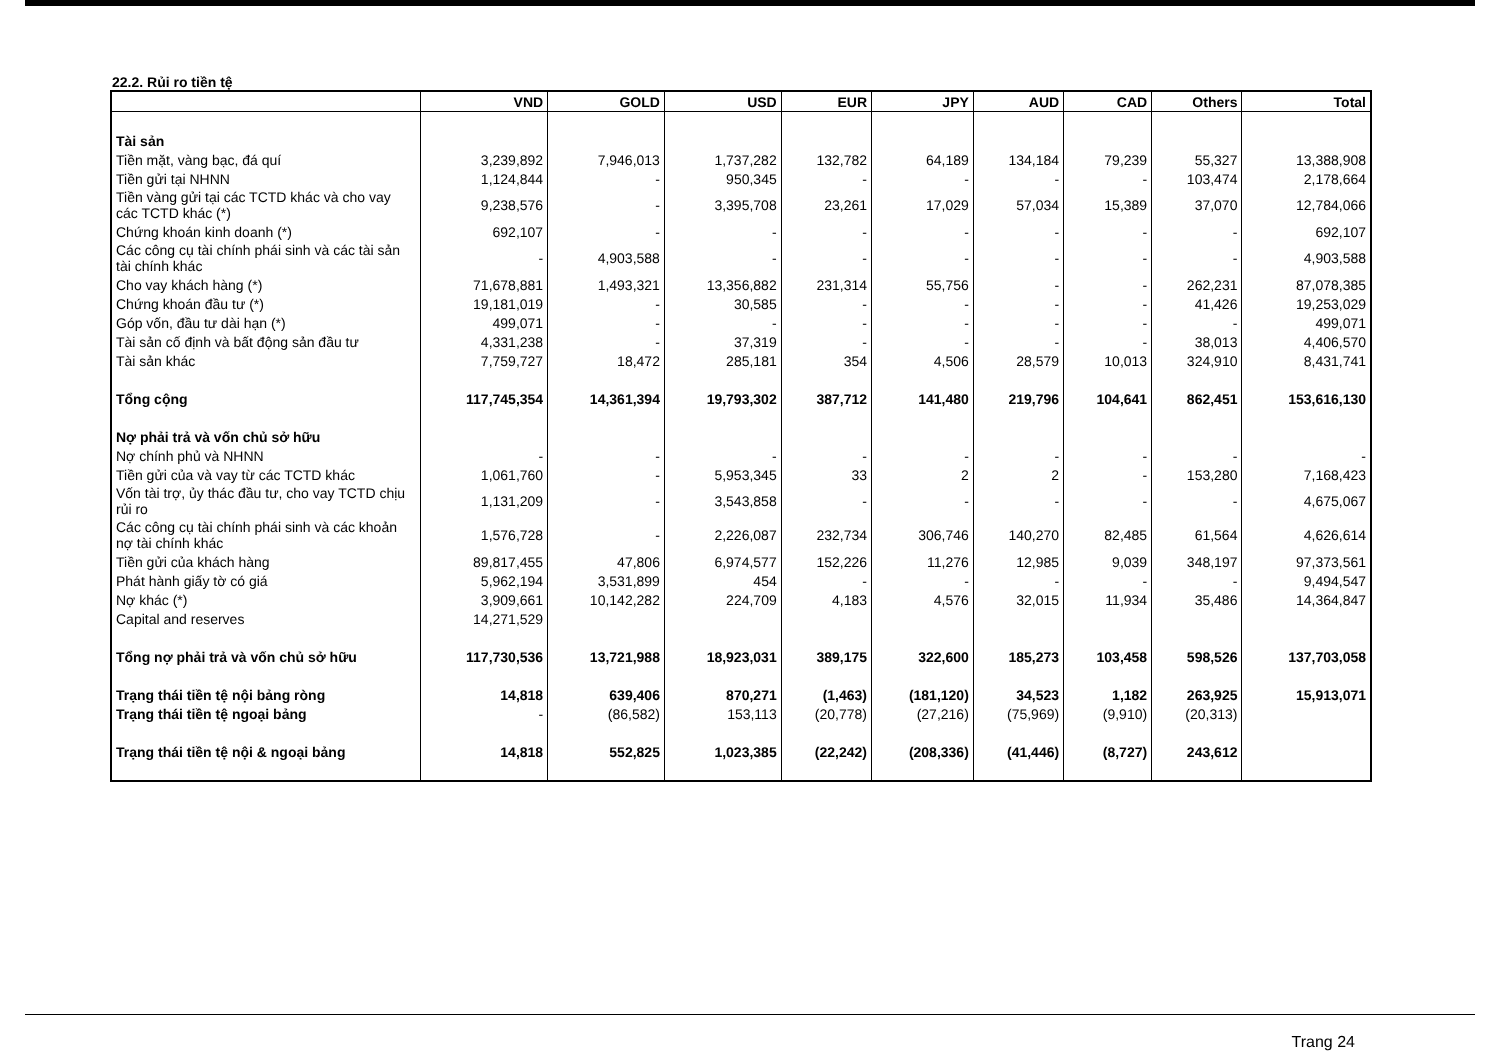22.2. Rủi ro tiền tệ
| | VND | GOLD | USD | EUR | JPY | AUD | CAD | Others | Total |
| --- | --- | --- | --- | --- | --- | --- | --- | --- | --- |
| Tài sản | | | | | | | | | |
| Tiền mặt, vàng bạc, đá quí | 3,239,892 | 7,946,013 | 1,737,282 | 132,782 | 64,189 | 134,184 | 79,239 | 55,327 | 13,388,908 |
| Tiền gửi tại NHNN | 1,124,844 | - | 950,345 | - | - | - | - | 103,474 | 2,178,664 |
| Tiền vàng gửi tại các TCTD khác và cho vay các TCTD khác (*) | 9,238,576 | - | 3,395,708 | 23,261 | 17,029 | 57,034 | 15,389 | 37,070 | 12,784,066 |
| Chứng khoán kinh doanh (*) | 692,107 | - | - | - | - | - | - | - | 692,107 |
| Các công cụ tài chính phái sinh và các tài sản tài chính khác | - | 4,903,588 | - | - | - | - | - | - | 4,903,588 |
| Cho vay khách hàng (*) | 71,678,881 | 1,493,321 | 13,356,882 | 231,314 | 55,756 | - | - | 262,231 | 87,078,385 |
| Chứng khoán đầu tư (*) | 19,181,019 | - | 30,585 | - | - | - | - | 41,426 | 19,253,029 |
| Góp vốn, đầu tư dài hạn (*) | 499,071 | - | - | - | - | - | - | - | 499,071 |
| Tài sản cố định và bất động sản đầu tư | 4,331,238 | - | 37,319 | - | - | - | - | 38,013 | 4,406,570 |
| Tài sản khác | 7,759,727 | 18,472 | 285,181 | 354 | 4,506 | 28,579 | 10,013 | 324,910 | 8,431,741 |
| Tổng cộng | 117,745,354 | 14,361,394 | 19,793,302 | 387,712 | 141,480 | 219,796 | 104,641 | 862,451 | 153,616,130 |
| Nợ phải trả và vốn chủ sở hữu | | | | | | | | | |
| Nợ chính phủ và NHNN | - | - | - | - | - | - | - | - | - |
| Tiền gửi của và vay từ các TCTD khác | 1,061,760 | - | 5,953,345 | 33 | 2 | 2 | - | 153,280 | 7,168,423 |
| Vốn tài trợ, ủy thác đầu tư, cho vay TCTD chịu rủi ro | 1,131,209 | - | 3,543,858 | - | - | - | - | - | 4,675,067 |
| Các công cụ tài chính phái sinh và các khoản nợ tài chính khác | 1,576,728 | - | 2,226,087 | 232,734 | 306,746 | 140,270 | 82,485 | 61,564 | 4,626,614 |
| Tiền gửi của khách hàng | 89,817,455 | 47,806 | 6,974,577 | 152,226 | 11,276 | 12,985 | 9,039 | 348,197 | 97,373,561 |
| Phát hành giấy tờ có giá | 5,962,194 | 3,531,899 | 454 | - | - | - | - | - | 9,494,547 |
| Nợ khác (*) | 3,909,661 | 10,142,282 | 224,709 | 4,183 | 4,576 | 32,015 | 11,934 | 35,486 | 14,364,847 |
| Capital and reserves | 14,271,529 | | | | | | | | |
| Tổng nợ phải trả và vốn chủ sở hữu | 117,730,536 | 13,721,988 | 18,923,031 | 389,175 | 322,600 | 185,273 | 103,458 | 598,526 | 137,703,058 |
| Trạng thái tiền tệ nội bảng ròng | 14,818 | 639,406 | 870,271 | (1,463) | (181,120) | 34,523 | 1,182 | 263,925 | 15,913,071 |
| Trạng thái tiền tệ ngoại bảng | - | (86,582) | 153,113 | (20,778) | (27,216) | (75,969) | (9,910) | (20,313) | |
| Trạng thái tiền tệ nội & ngoại bảng | 14,818 | 552,825 | 1,023,385 | (22,242) | (208,336) | (41,446) | (8,727) | 243,612 | |
Trang 24